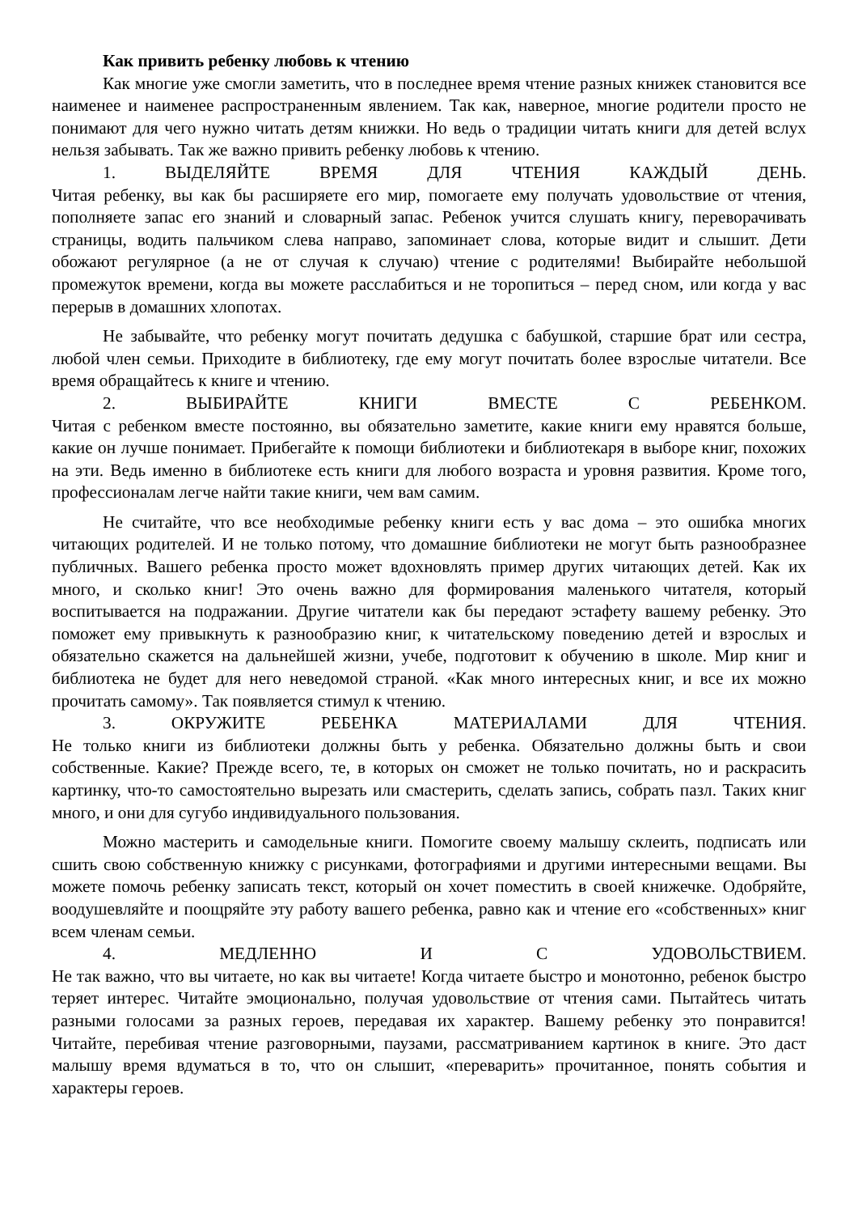Как привить ребенку любовь к чтению
Как многие уже смогли заметить, что в последнее время чтение разных книжек становится все наименее и наименее распространенным явлением. Так как, наверное, многие родители просто не понимают для чего нужно читать детям книжки. Но ведь о традиции читать книги для детей вслух нельзя забывать. Так же важно привить ребенку любовь к чтению.
1. ВЫДЕЛЯЙТЕ ВРЕМЯ ДЛЯ ЧТЕНИЯ КАЖДЫЙ ДЕНЬ.
Читая ребенку, вы как бы расширяете его мир, помогаете ему получать удовольствие от чтения, пополняете запас его знаний и словарный запас. Ребенок учится слушать книгу, переворачивать страницы, водить пальчиком слева направо, запоминает слова, которые видит и слышит. Дети обожают регулярное (а не от случая к случаю) чтение с родителями! Выбирайте небольшой промежуток времени, когда вы можете расслабиться и не торопиться – перед сном, или когда у вас перерыв в домашних хлопотах.
Не забывайте, что ребенку могут почитать дедушка с бабушкой, старшие брат или сестра, любой член семьи. Приходите в библиотеку, где ему могут почитать более взрослые читатели. Все время обращайтесь к книге и чтению.
2. ВЫБИРАЙТЕ КНИГИ ВМЕСТЕ С РЕБЕНКОМ.
Читая с ребенком вместе постоянно, вы обязательно заметите, какие книги ему нравятся больше, какие он лучше понимает. Прибегайте к помощи библиотеки и библиотекаря в выборе книг, похожих на эти. Ведь именно в библиотеке есть книги для любого возраста и уровня развития. Кроме того, профессионалам легче найти такие книги, чем вам самим.
Не считайте, что все необходимые ребенку книги есть у вас дома – это ошибка многих читающих родителей. И не только потому, что домашние библиотеки не могут быть разнообразнее публичных. Вашего ребенка просто может вдохновлять пример других читающих детей. Как их много, и сколько книг! Это очень важно для формирования маленького читателя, который воспитывается на подражании. Другие читатели как бы передают эстафету вашему ребенку. Это поможет ему привыкнуть к разнообразию книг, к читательскому поведению детей и взрослых и обязательно скажется на дальнейшей жизни, учебе, подготовит к обучению в школе. Мир книг и библиотека не будет для него неведомой страной. «Как много интересных книг, и все их можно прочитать самому». Так появляется стимул к чтению.
3. ОКРУЖИТЕ РЕБЕНКА МАТЕРИАЛАМИ ДЛЯ ЧТЕНИЯ.
Не только книги из библиотеки должны быть у ребенка. Обязательно должны быть и свои собственные. Какие? Прежде всего, те, в которых он сможет не только почитать, но и раскрасить картинку, что-то самостоятельно вырезать или смастерить, сделать запись, собрать пазл. Таких книг много, и они для сугубо индивидуального пользования.
Можно мастерить и самодельные книги. Помогите своему малышу склеить, подписать или сшить свою собственную книжку с рисунками, фотографиями и другими интересными вещами. Вы можете помочь ребенку записать текст, который он хочет поместить в своей книжечке. Одобряйте, воодушевляйте и поощряйте эту работу вашего ребенка, равно как и чтение его «собственных» книг всем членам семьи.
4. МЕДЛЕННО И С УДОВОЛЬСТВИЕМ.
Не так важно, что вы читаете, но как вы читаете! Когда читаете быстро и монотонно, ребенок быстро теряет интерес. Читайте эмоционально, получая удовольствие от чтения сами. Пытайтесь читать разными голосами за разных героев, передавая их характер. Вашему ребенку это понравится! Читайте, перебивая чтение разговорными, паузами, рассматриванием картинок в книге. Это даст малышу время вдуматься в то, что он слышит, «переварить» прочитанное, понять события и характеры героев.